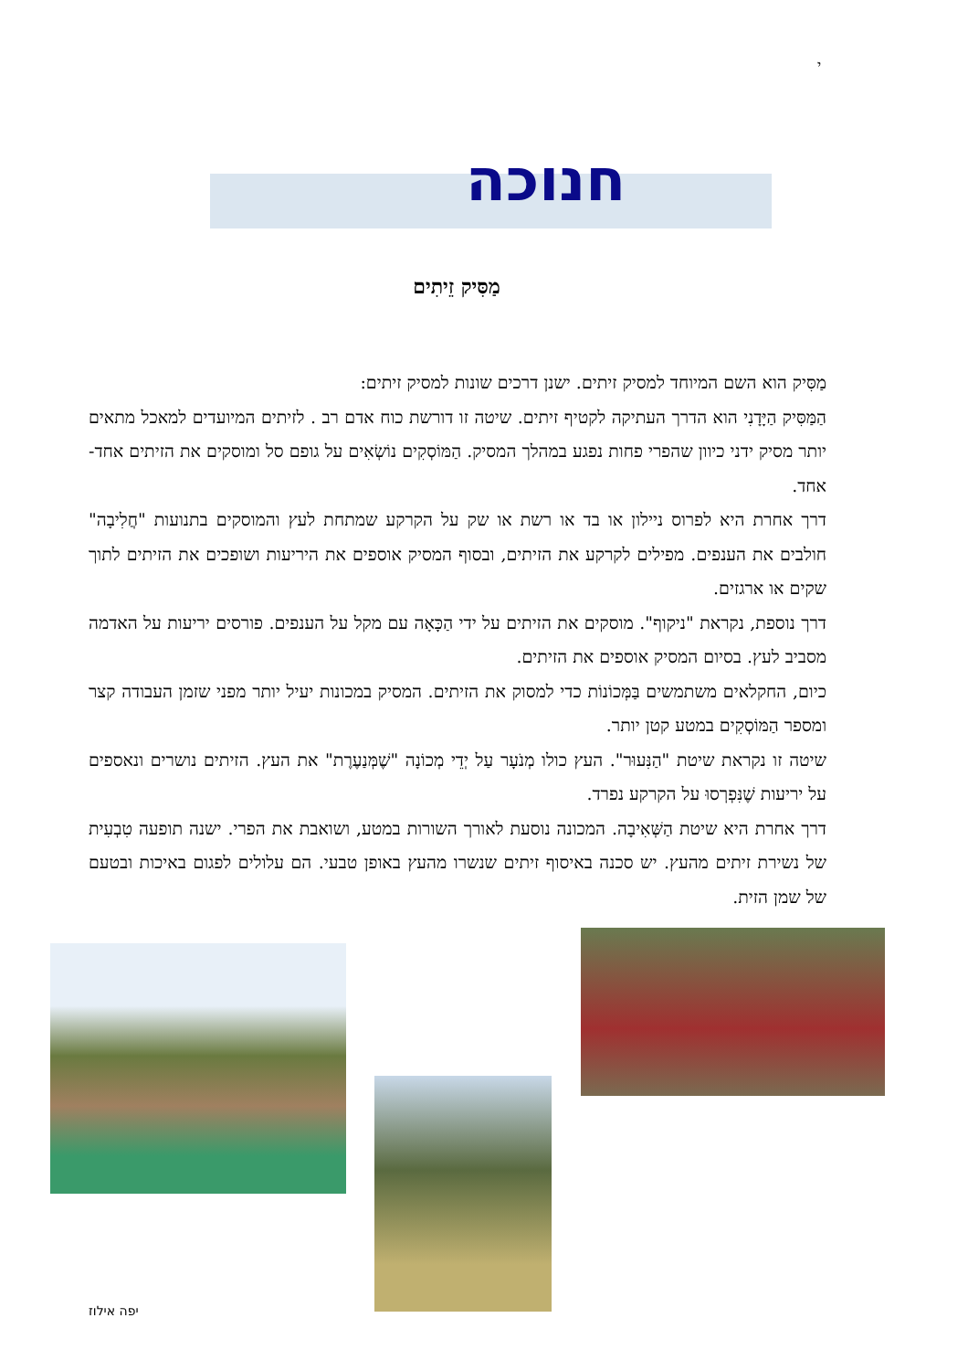י
חנוכה
מַסִּיק זֵיתִים
מַסִּיק הוא השם המיוחד למסיק זיתים. ישנן דרכים שונות למסיק זיתים:
הַמַּסִּיק הַיָּדָנִי הוא הדרך העתיקה לקטיף זיתים. שיטה זו דורשת כוח אדם רב . לזיתים המיועדים למאכל מתאים יותר מסיק ידני כיוון שהפרי פחות נפגע במהלך המסיק. הַמּוֹסְקִים נוֹשְׂאִים על גופם סל ומוסקים את הזיתים אחד-אחד.
דרך אחרת היא לפרוס ניילון או בד או רשת או שק על הקרקע שמתחת לעץ והמוסקים בתנועות "חֲלִיבָה" חולבים את הענפים. מפילים לקרקע את הזיתים, ובסוף המסיק אוספים את היריעות ושופכים את הזיתים לתוך שקים או ארגזים.
דרך נוספת, נקראת "ניקוף". מוסקים את הזיתים על ידי הַכָּאָה עם מקל על הענפים. פורסים יריעות על האדמה מסביב לעץ. בסיום המסיק אוספים את הזיתים.
כיום, החקלאים משתמשים בַּמְּכוֹנוֹת כדי למסוק את הזיתים. המסיק במכונות יעיל יותר מפני שזמן העבודה קצר ומספר הַמּוֹסְקִים במטע קטן יותר.
שיטה זו נקראת שיטת "הַנִּעוּר". העץ כולו מְנֹעָר עַל יְדֵי מְכוֹנָה "שֶׁמְּנַעֶרֶת" את העץ. הזיתים נושרים ונאספים על יריעות שֶׁנִּפְרְסוּ על הקרקע נפרד.
דרך אחרת היא שיטת הַשְּׁאִיבָה. המכונה נוסעת לאורך השורות במטע, ושואבת את הפרי. ישנה תופעה טִבְעִית של נשירת זיתים מהעץ. יש סכנה באיסוף זיתים שנשרו מהעץ באופן טבעי. הם עלולים לפגום באיכות ובטעם של שמן הזית.
יפה אילוז